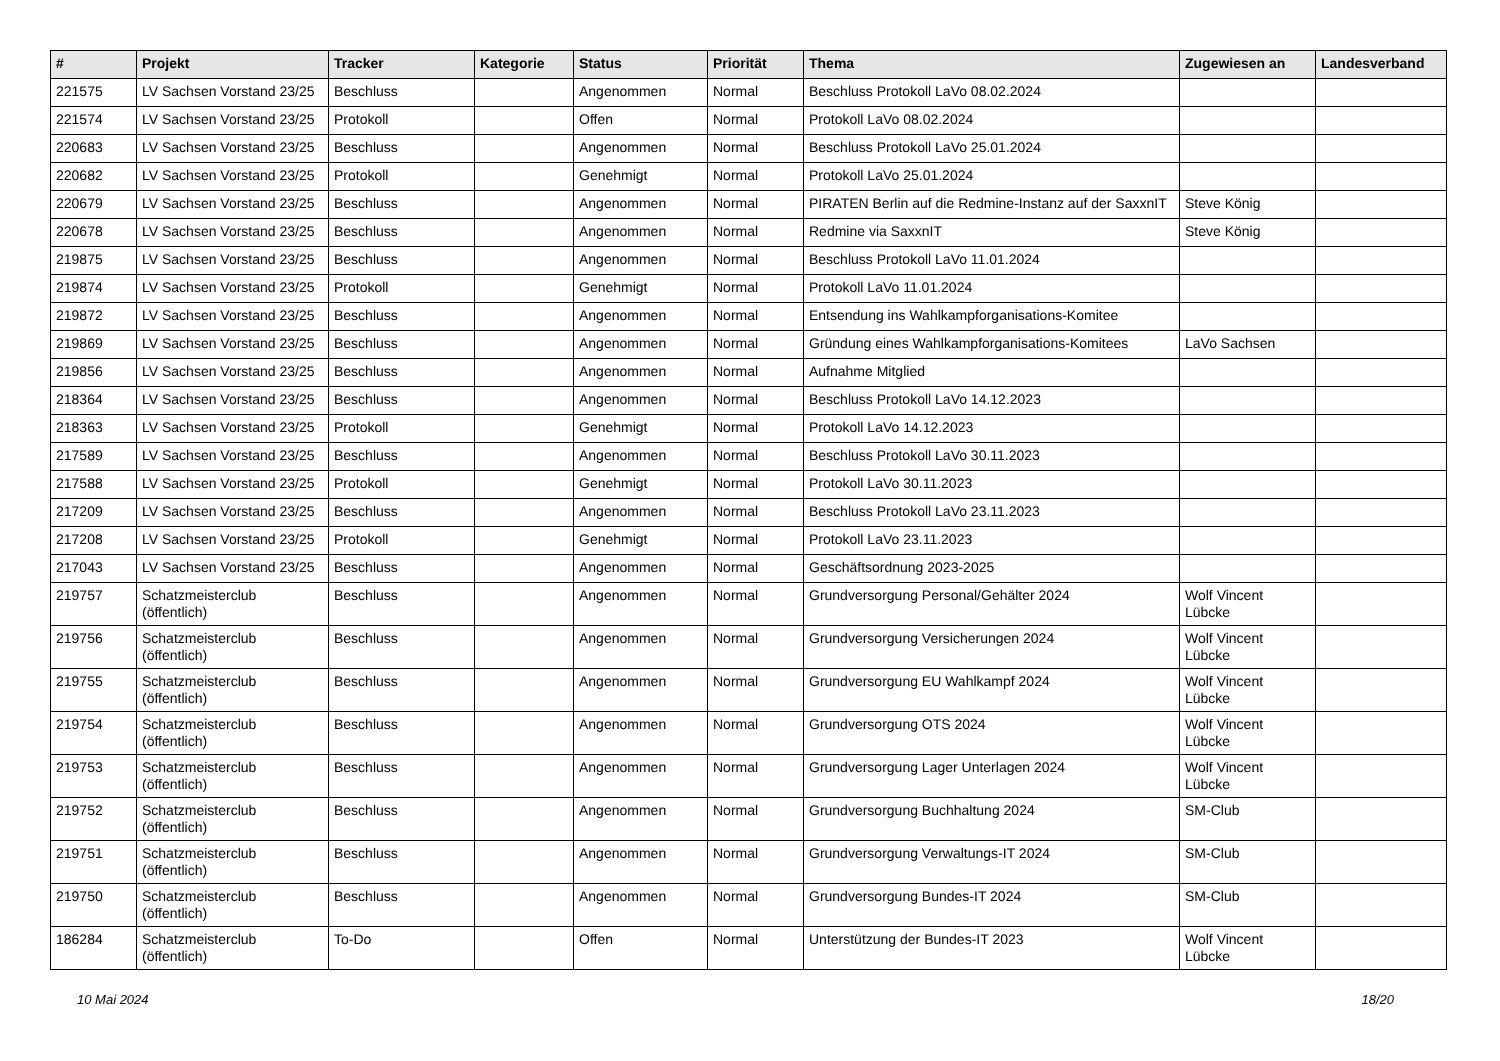| # | Projekt | Tracker | Kategorie | Status | Priorität | Thema | Zugewiesen an | Landesverband |
| --- | --- | --- | --- | --- | --- | --- | --- | --- |
| 221575 | LV Sachsen Vorstand 23/25 | Beschluss | | Angenommen | Normal | Beschluss Protokoll LaVo 08.02.2024 | | |
| 221574 | LV Sachsen Vorstand 23/25 | Protokoll | | Offen | Normal | Protokoll LaVo 08.02.2024 | | |
| 220683 | LV Sachsen Vorstand 23/25 | Beschluss | | Angenommen | Normal | Beschluss Protokoll LaVo 25.01.2024 | | |
| 220682 | LV Sachsen Vorstand 23/25 | Protokoll | | Genehmigt | Normal | Protokoll LaVo 25.01.2024 | | |
| 220679 | LV Sachsen Vorstand 23/25 | Beschluss | | Angenommen | Normal | PIRATEN Berlin auf die Redmine-Instanz auf der SaxxnIT | Steve König | |
| 220678 | LV Sachsen Vorstand 23/25 | Beschluss | | Angenommen | Normal | Redmine via SaxxnIT | Steve König | |
| 219875 | LV Sachsen Vorstand 23/25 | Beschluss | | Angenommen | Normal | Beschluss Protokoll LaVo 11.01.2024 | | |
| 219874 | LV Sachsen Vorstand 23/25 | Protokoll | | Genehmigt | Normal | Protokoll LaVo 11.01.2024 | | |
| 219872 | LV Sachsen Vorstand 23/25 | Beschluss | | Angenommen | Normal | Entsendung ins Wahlkampforganisations-Komitee | | |
| 219869 | LV Sachsen Vorstand 23/25 | Beschluss | | Angenommen | Normal | Gründung eines Wahlkampforganisations-Komitees | LaVo Sachsen | |
| 219856 | LV Sachsen Vorstand 23/25 | Beschluss | | Angenommen | Normal | Aufnahme Mitglied | | |
| 218364 | LV Sachsen Vorstand 23/25 | Beschluss | | Angenommen | Normal | Beschluss Protokoll LaVo 14.12.2023 | | |
| 218363 | LV Sachsen Vorstand 23/25 | Protokoll | | Genehmigt | Normal | Protokoll LaVo 14.12.2023 | | |
| 217589 | LV Sachsen Vorstand 23/25 | Beschluss | | Angenommen | Normal | Beschluss Protokoll LaVo 30.11.2023 | | |
| 217588 | LV Sachsen Vorstand 23/25 | Protokoll | | Genehmigt | Normal | Protokoll LaVo 30.11.2023 | | |
| 217209 | LV Sachsen Vorstand 23/25 | Beschluss | | Angenommen | Normal | Beschluss Protokoll LaVo 23.11.2023 | | |
| 217208 | LV Sachsen Vorstand 23/25 | Protokoll | | Genehmigt | Normal | Protokoll LaVo 23.11.2023 | | |
| 217043 | LV Sachsen Vorstand 23/25 | Beschluss | | Angenommen | Normal | Geschäftsordnung 2023-2025 | | |
| 219757 | Schatzmeisterclub (öffentlich) | Beschluss | | Angenommen | Normal | Grundversorgung Personal/Gehälter 2024 | Wolf Vincent Lübcke | |
| 219756 | Schatzmeisterclub (öffentlich) | Beschluss | | Angenommen | Normal | Grundversorgung Versicherungen 2024 | Wolf Vincent Lübcke | |
| 219755 | Schatzmeisterclub (öffentlich) | Beschluss | | Angenommen | Normal | Grundversorgung EU Wahlkampf 2024 | Wolf Vincent Lübcke | |
| 219754 | Schatzmeisterclub (öffentlich) | Beschluss | | Angenommen | Normal | Grundversorgung OTS 2024 | Wolf Vincent Lübcke | |
| 219753 | Schatzmeisterclub (öffentlich) | Beschluss | | Angenommen | Normal | Grundversorgung Lager Unterlagen 2024 | Wolf Vincent Lübcke | |
| 219752 | Schatzmeisterclub (öffentlich) | Beschluss | | Angenommen | Normal | Grundversorgung Buchhaltung 2024 | SM-Club | |
| 219751 | Schatzmeisterclub (öffentlich) | Beschluss | | Angenommen | Normal | Grundversorgung Verwaltungs-IT 2024 | SM-Club | |
| 219750 | Schatzmeisterclub (öffentlich) | Beschluss | | Angenommen | Normal | Grundversorgung Bundes-IT 2024 | SM-Club | |
| 186284 | Schatzmeisterclub (öffentlich) | To-Do | | Offen | Normal | Unterstützung der Bundes-IT 2023 | Wolf Vincent Lübcke | |
10 Mai 2024 18/20